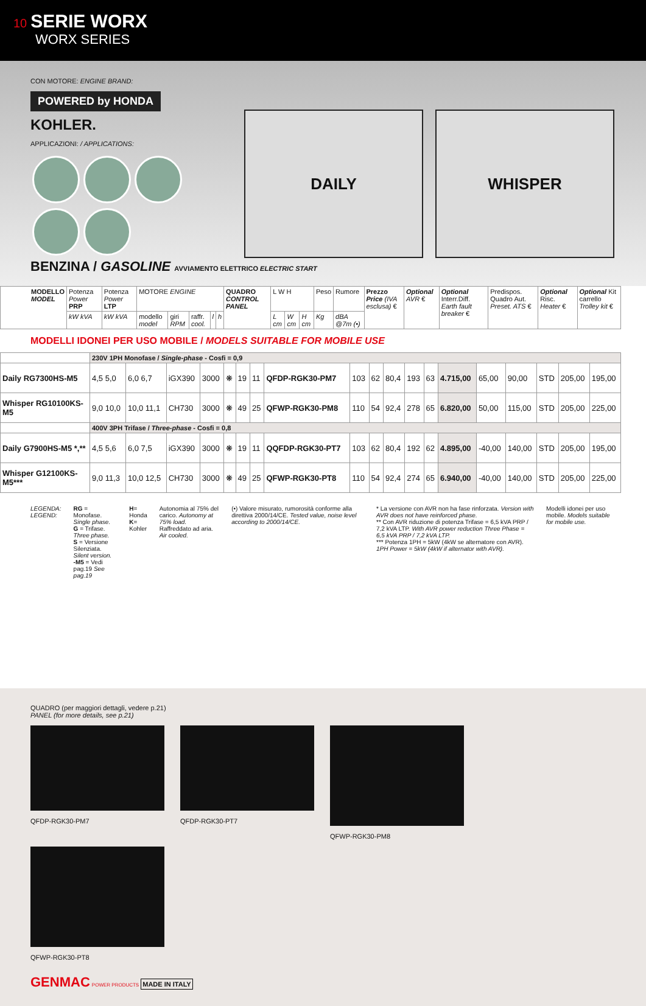10 SERIE WORX
WORX SERIES
CON MOTORE: ENGINE BRAND:
POWERED by HONDA
KOHLER.
APPLICAZIONI: / APPLICATIONS:
DAILY WHISPER
BENZINA / GASOLINE AVVIAMENTO ELETTRICO ELECTRIC START
| MODELLO MODEL | Potenza Power PRP | Potenza Power LTP | MOTORE ENGINE | | | | | QUADRO CONTROL PANEL | L W H | | | Peso | Rumore | Prezzo Price (IVA esclusa) € | Optional AVR € | Optional Interr.Diff. Earth fault breaker € | Predispos. Quadro Aut. Preset. ATS € | Optional Risc. Heater € | Optional Kit carrello Trolley kit € |
| --- | --- | --- | --- | --- | --- | --- | --- | --- | --- | --- | --- | --- | --- | --- | --- | --- | --- | --- | --- |
| | kW kVA | kW kVA | modello model | giri RPM | raffr. cool. | l | h | | L cm | W cm | H cm | Kg | dBA @7m (•) | | | | | | |
MODELLI IDONEI PER USO MOBILE / MODELS SUITABLE FOR MOBILE USE
| | 230V 1PH Monofase / Single-phase - Cosfi = 0,9 | | | | | | | | | | | | | | | | | | |
| Daily RG7300HS-M5 | 4,5 5,0 | 6,0 6,7 | iGX390 | 3000 | ❋ | 19 | 11 | QFDP-RGK30-PM7 | 103 | 62 | 80,4 | 193 | 63 | 4.715,00 | 65,00 | 90,00 | STD | 205,00 | 195,00 |
| Whisper RG10100KS-M5 | 9,0 10,0 | 10,0 11,1 | CH730 | 3000 | ❋ | 49 | 25 | QFWP-RGK30-PM8 | 110 | 54 | 92,4 | 278 | 65 | 6.820,00 | 50,00 | 115,00 | STD | 205,00 | 225,00 |
| | 400V 3PH Trifase / Three-phase - Cosfi = 0,8 | | | | | | | | | | | | | | | | | | |
| Daily G7900HS-M5 *,** | 4,5 5,6 | 6,0 7,5 | iGX390 | 3000 | ❋ | 19 | 11 | QQFDP-RGK30-PT7 | 103 | 62 | 80,4 | 192 | 62 | 4.895,00 | -40,00 | 140,00 | STD | 205,00 | 195,00 |
| Whisper G12100KS-M5*** | 9,0 11,3 | 10,0 12,5 | CH730 | 3000 | ❋ | 49 | 25 | QFWP-RGK30-PT8 | 110 | 54 | 92,4 | 274 | 65 | 6.940,00 | -40,00 | 140,00 | STD | 205,00 | 225,00 |
LEGENDA: LEGEND: RG = Monofase. Single phase.
G = Trifase. Three phase.
S = Versione Silenziata. Silent version.
-M5 = Vedi pag.19 See pag.19
H= Honda
K= Kohler
Autonomia al 75% del carico. Autonomy at 75% load.
Raffreddato ad aria. Air cooled.
(•) Valore misurato, rumorosità conforme alla direttiva 2000/14/CE. Tested value, noise level according to 2000/14/CE.
* La versione con AVR non ha fase rinforzata. Version with AVR does not have reinforced phase.
** Con AVR riduzione di potenza Trifase = 6,5 kVA PRP / 7,2 kVA LTP. With AVR power reduction Three Phase = 6,5 kVA PRP / 7,2 kVA LTP.
*** Potenza 1PH = 5kW (4kW se alternatore con AVR). 1PH Power = 5kW (4kW if alternator with AVR).
Modelli idonei per uso mobile. Models suitable for mobile use.
QUADRO (per maggiori dettagli, vedere p.21)
PANEL (for more details, see p.21)
QFDP-RGK30-PM7 QFDP-RGK30-PT7 QFWP-RGK30-PM8 QFWP-RGK30-PT8
GENMAC POWER PRODUCTS MADE IN ITALY